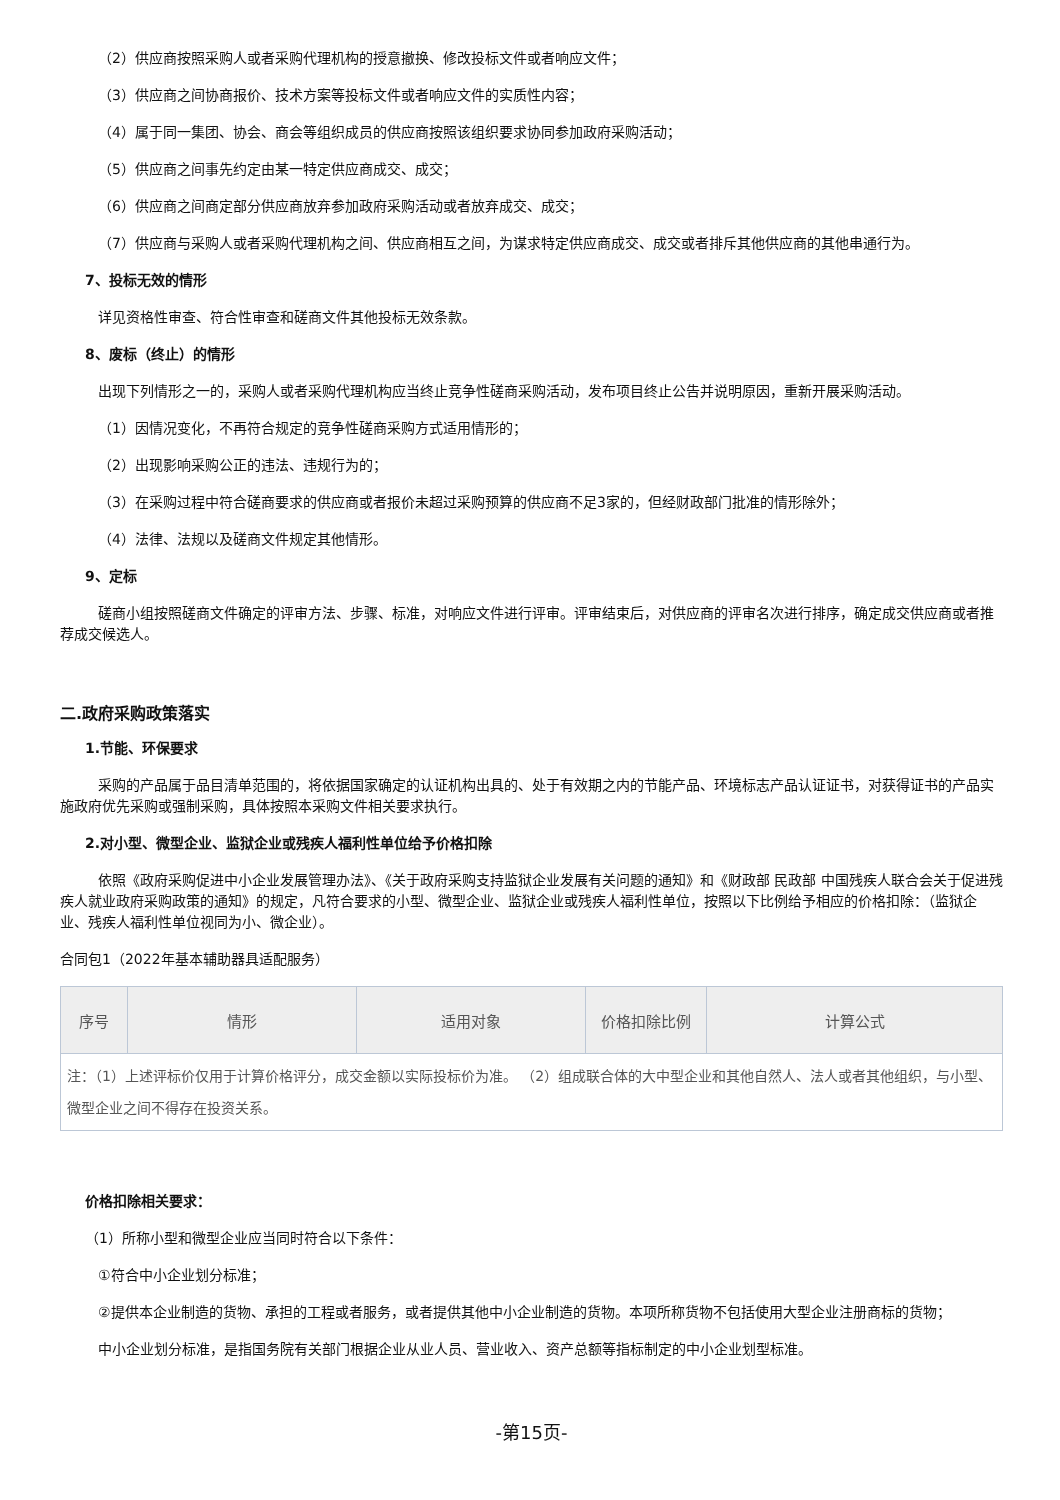（2）供应商按照采购人或者采购代理机构的授意撤换、修改投标文件或者响应文件；
（3）供应商之间协商报价、技术方案等投标文件或者响应文件的实质性内容；
（4）属于同一集团、协会、商会等组织成员的供应商按照该组织要求协同参加政府采购活动；
（5）供应商之间事先约定由某一特定供应商成交、成交；
（6）供应商之间商定部分供应商放弃参加政府采购活动或者放弃成交、成交；
（7）供应商与采购人或者采购代理机构之间、供应商相互之间，为谋求特定供应商成交、成交或者排斥其他供应商的其他串通行为。
7、投标无效的情形
详见资格性审查、符合性审查和磋商文件其他投标无效条款。
8、废标（终止）的情形
出现下列情形之一的，采购人或者采购代理机构应当终止竞争性磋商采购活动，发布项目终止公告并说明原因，重新开展采购活动。
（1）因情况变化，不再符合规定的竞争性磋商采购方式适用情形的；
（2）出现影响采购公正的违法、违规行为的；
（3）在采购过程中符合磋商要求的供应商或者报价未超过采购预算的供应商不足3家的，但经财政部门批准的情形除外；
（4）法律、法规以及磋商文件规定其他情形。
9、定标
磋商小组按照磋商文件确定的评审方法、步骤、标准，对响应文件进行评审。评审结束后，对供应商的评审名次进行排序，确定成交供应商或者推荐成交候选人。
二.政府采购政策落实
1.节能、环保要求
采购的产品属于品目清单范围的，将依据国家确定的认证机构出具的、处于有效期之内的节能产品、环境标志产品认证证书，对获得证书的产品实施政府优先采购或强制采购，具体按照本采购文件相关要求执行。
2.对小型、微型企业、监狱企业或残疾人福利性单位给予价格扣除
依照《政府采购促进中小企业发展管理办法》、《关于政府采购支持监狱企业发展有关问题的通知》和《财政部 民政部 中国残疾人联合会关于促进残疾人就业政府采购政策的通知》的规定，凡符合要求的小型、微型企业、监狱企业或残疾人福利性单位，按照以下比例给予相应的价格扣除：（监狱企业、残疾人福利性单位视同为小、微企业）。
合同包1（2022年基本辅助器具适配服务）
| 序号 | 情形 | 适用对象 | 价格扣除比例 | 计算公式 |
| --- | --- | --- | --- | --- |
| 注：（1）上述评标价仅用于计算价格评分，成交金额以实际投标价为准。 （2）组成联合体的大中型企业和其他自然人、法人或者其他组织，与小型、微型企业之间不得存在投资关系。 | | | | |
价格扣除相关要求：
（1）所称小型和微型企业应当同时符合以下条件：
①符合中小企业划分标准；
②提供本企业制造的货物、承担的工程或者服务，或者提供其他中小企业制造的货物。本项所称货物不包括使用大型企业注册商标的货物；
中小企业划分标准，是指国务院有关部门根据企业从业人员、营业收入、资产总额等指标制定的中小企业划型标准。
-第15页-